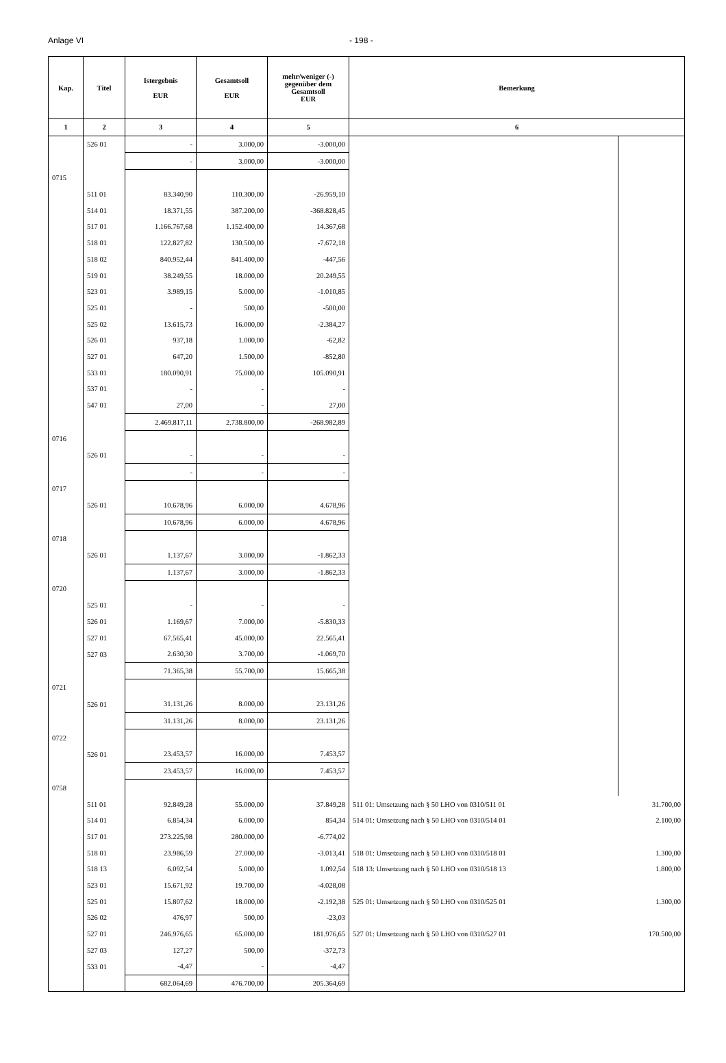Anlage VI - 198 -
| Kap. | Titel | Istergebnis EUR | Gesamtsoll EUR | mehr/weniger (-) gegenüber dem Gesamtsoll EUR | Bemerkung | |
| --- | --- | --- | --- | --- | --- | --- |
| 1 | 2 | 3 | 4 | 5 | 6 | |
| | 526 01 | - | 3.000,00 | -3.000,00 | | |
| | | - | 3.000,00 | -3.000,00 | | |
| 0715 | | | | | | |
| | 511 01 | 83.340,90 | 110.300,00 | -26.959,10 | | |
| | 514 01 | 18.371,55 | 387.200,00 | -368.828,45 | | |
| | 517 01 | 1.166.767,68 | 1.152.400,00 | 14.367,68 | | |
| | 518 01 | 122.827,82 | 130.500,00 | -7.672,18 | | |
| | 518 02 | 840.952,44 | 841.400,00 | -447,56 | | |
| | 519 01 | 38.249,55 | 18.000,00 | 20.249,55 | | |
| | 523 01 | 3.989,15 | 5.000,00 | -1.010,85 | | |
| | 525 01 | - | 500,00 | -500,00 | | |
| | 525 02 | 13.615,73 | 16.000,00 | -2.384,27 | | |
| | 526 01 | 937,18 | 1.000,00 | -62,82 | | |
| | 527 01 | 647,20 | 1.500,00 | -852,80 | | |
| | 533 01 | 180.090,91 | 75.000,00 | 105.090,91 | | |
| | 537 01 | - | - | - | | |
| | 547 01 | 27,00 | - | 27,00 | | |
| | | 2.469.817,11 | 2.738.800,00 | -268.982,89 | | |
| 0716 | | | | | | |
| | 526 01 | - | - | - | | |
| | | - | - | - | | |
| 0717 | | | | | | |
| | 526 01 | 10.678,96 | 6.000,00 | 4.678,96 | | |
| | | 10.678,96 | 6.000,00 | 4.678,96 | | |
| 0718 | | | | | | |
| | 526 01 | 1.137,67 | 3.000,00 | -1.862,33 | | |
| | | 1.137,67 | 3.000,00 | -1.862,33 | | |
| 0720 | | | | | | |
| | 525 01 | - | - | - | | |
| | 526 01 | 1.169,67 | 7.000,00 | -5.830,33 | | |
| | 527 01 | 67.565,41 | 45.000,00 | 22.565,41 | | |
| | 527 03 | 2.630,30 | 3.700,00 | -1.069,70 | | |
| | | 71.365,38 | 55.700,00 | 15.665,38 | | |
| 0721 | | | | | | |
| | 526 01 | 31.131,26 | 8.000,00 | 23.131,26 | | |
| | | 31.131,26 | 8.000,00 | 23.131,26 | | |
| 0722 | | | | | | |
| | 526 01 | 23.453,57 | 16.000,00 | 7.453,57 | | |
| | | 23.453,57 | 16.000,00 | 7.453,57 | | |
| 0758 | | | | | | |
| | 511 01 | 92.849,28 | 55.000,00 | 37.849,28 | 511 01: Umsetzung nach § 50 LHO von 0310/511 01 | 31.700,00 |
| | 514 01 | 6.854,34 | 6.000,00 | 854,34 | 514 01: Umsetzung nach § 50 LHO von 0310/514 01 | 2.100,00 |
| | 517 01 | 273.225,98 | 280.000,00 | -6.774,02 | | |
| | 518 01 | 23.986,59 | 27.000,00 | -3.013,41 | 518 01: Umsetzung nach § 50 LHO von 0310/518 01 | 1.300,00 |
| | 518 13 | 6.092,54 | 5.000,00 | 1.092,54 | 518 13: Umsetzung nach § 50 LHO von 0310/518 13 | 1.800,00 |
| | 523 01 | 15.671,92 | 19.700,00 | -4.028,08 | | |
| | 525 01 | 15.807,62 | 18.000,00 | -2.192,38 | 525 01: Umsetzung nach § 50 LHO von 0310/525 01 | 1.300,00 |
| | 526 02 | 476,97 | 500,00 | -23,03 | | |
| | 527 01 | 246.976,65 | 65.000,00 | 181.976,65 | 527 01: Umsetzung nach § 50 LHO von 0310/527 01 | 170.500,00 |
| | 527 03 | 127,27 | 500,00 | -372,73 | | |
| | 533 01 | -4,47 | - | -4,47 | | |
| | | 682.064,69 | 476.700,00 | 205.364,69 | | |